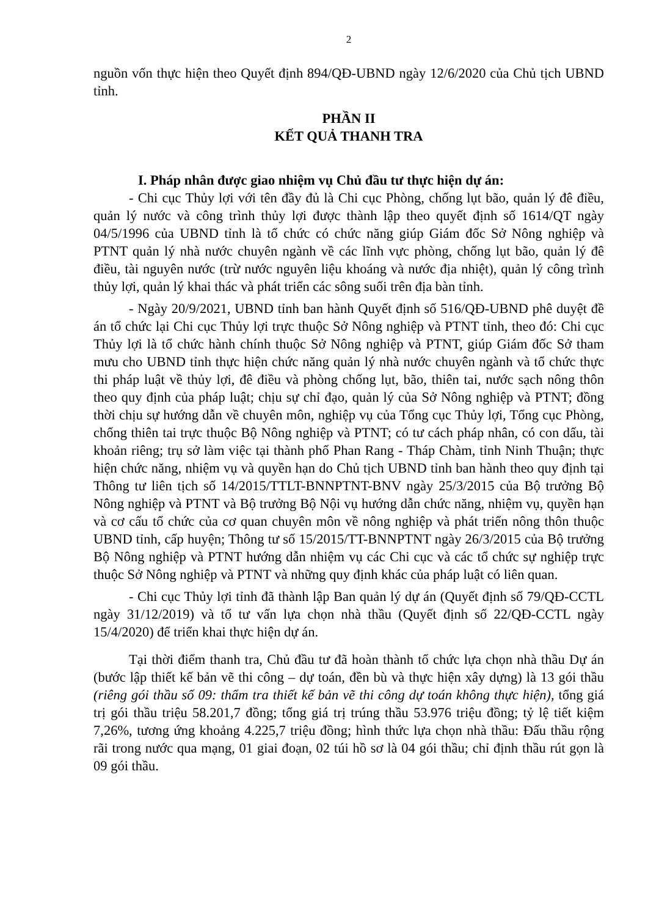2
nguồn vốn thực hiện theo Quyết định 894/QĐ-UBND ngày 12/6/2020 của Chủ tịch UBND tỉnh.
PHẦN II
KẾT QUẢ THANH TRA
I. Pháp nhân được giao nhiệm vụ Chủ đầu tư thực hiện dự án:
- Chi cục Thủy lợi với tên đầy đủ là Chi cục Phòng, chống lụt bão, quản lý đê điều, quản lý nước và công trình thủy lợi được thành lập theo quyết định số 1614/QT ngày 04/5/1996 của UBND tỉnh là tổ chức có chức năng giúp Giám đốc Sở Nông nghiệp và PTNT quản lý nhà nước chuyên ngành về các lĩnh vực phòng, chống lụt bão, quản lý đê điều, tài nguyên nước (trừ nước nguyên liệu khoáng và nước địa nhiệt), quản lý công trình thủy lợi, quản lý khai thác và phát triển các sông suối trên địa bàn tỉnh.
- Ngày 20/9/2021, UBND tỉnh ban hành Quyết định số 516/QĐ-UBND phê duyệt đề án tổ chức lại Chi cục Thủy lợi trực thuộc Sở Nông nghiệp và PTNT tỉnh, theo đó: Chi cục Thủy lợi là tổ chức hành chính thuộc Sở Nông nghiệp và PTNT, giúp Giám đốc Sở tham mưu cho UBND tỉnh thực hiện chức năng quản lý nhà nước chuyên ngành và tổ chức thực thi pháp luật về thủy lợi, đê điều và phòng chống lụt, bão, thiên tai, nước sạch nông thôn theo quy định của pháp luật; chịu sự chỉ đạo, quản lý của Sở Nông nghiệp và PTNT; đồng thời chịu sự hướng dẫn về chuyên môn, nghiệp vụ của Tổng cục Thủy lợi, Tổng cục Phòng, chống thiên tai trực thuộc Bộ Nông nghiệp và PTNT; có tư cách pháp nhân, có con dấu, tài khoản riêng; trụ sở làm việc tại thành phố Phan Rang - Tháp Chàm, tỉnh Ninh Thuận; thực hiện chức năng, nhiệm vụ và quyền hạn do Chủ tịch UBND tỉnh ban hành theo quy định tại Thông tư liên tịch số 14/2015/TTLT-BNNPTNT-BNV ngày 25/3/2015 của Bộ trưởng Bộ Nông nghiệp và PTNT và Bộ trưởng Bộ Nội vụ hướng dẫn chức năng, nhiệm vụ, quyền hạn và cơ cấu tổ chức của cơ quan chuyên môn về nông nghiệp và phát triển nông thôn thuộc UBND tỉnh, cấp huyện; Thông tư số 15/2015/TT-BNNPTNT ngày 26/3/2015 của Bộ trưởng Bộ Nông nghiệp và PTNT hướng dẫn nhiệm vụ các Chi cục và các tổ chức sự nghiệp trực thuộc Sở Nông nghiệp và PTNT và những quy định khác của pháp luật có liên quan.
- Chi cục Thủy lợi tỉnh đã thành lập Ban quản lý dự án (Quyết định số 79/QĐ-CCTL ngày 31/12/2019) và tổ tư vấn lựa chọn nhà thầu (Quyết định số 22/QĐ-CCTL ngày 15/4/2020) để triển khai thực hiện dự án.
Tại thời điểm thanh tra, Chủ đầu tư đã hoàn thành tổ chức lựa chọn nhà thầu Dự án (bước lập thiết kế bản vẽ thi công – dự toán, đền bù và thực hiện xây dựng) là 13 gói thầu (riêng gói thầu số 09: thẩm tra thiết kế bản vẽ thi công dự toán không thực hiện), tổng giá trị gói thầu triệu 58.201,7 đồng; tổng giá trị trúng thầu 53.976 triệu đồng; tỷ lệ tiết kiệm 7,26%, tương ứng khoảng 4.225,7 triệu đồng; hình thức lựa chọn nhà thầu: Đấu thầu rộng rãi trong nước qua mạng, 01 giai đoạn, 02 túi hồ sơ là 04 gói thầu; chỉ định thầu rút gọn là 09 gói thầu.